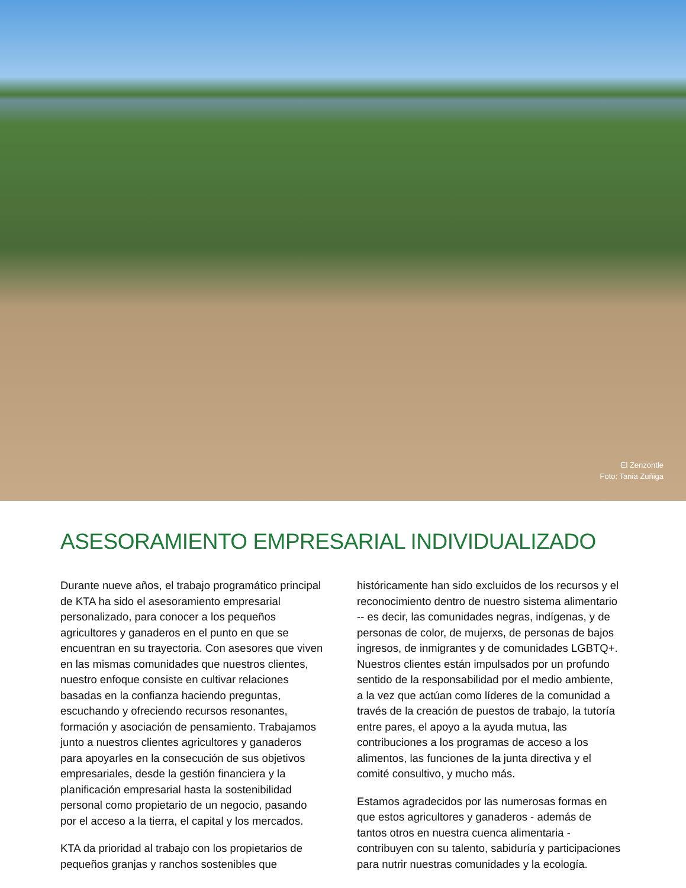El Zenzontle
Foto: Tania Zuñiga
ASESORAMIENTO EMPRESARIAL INDIVIDUALIZADO
Durante nueve años, el trabajo programático principal de KTA ha sido el asesoramiento empresarial personalizado, para conocer a los pequeños agricultores y ganaderos en el punto en que se encuentran en su trayectoria. Con asesores que viven en las mismas comunidades que nuestros clientes, nuestro enfoque consiste en cultivar relaciones basadas en la confianza haciendo preguntas, escuchando y ofreciendo recursos resonantes, formación y asociación de pensamiento. Trabajamos junto a nuestros clientes agricultores y ganaderos para apoyarles en la consecución de sus objetivos empresariales, desde la gestión financiera y la planificación empresarial hasta la sostenibilidad personal como propietario de un negocio, pasando por el acceso a la tierra, el capital y los mercados.
KTA da prioridad al trabajo con los propietarios de pequeños granjas y ranchos sostenibles que
históricamente han sido excluidos de los recursos y el reconocimiento dentro de nuestro sistema alimentario -- es decir, las comunidades negras, indígenas, y de personas de color, de mujerxs, de personas de bajos ingresos, de inmigrantes y de comunidades LGBTQ+. Nuestros clientes están impulsados por un profundo sentido de la responsabilidad por el medio ambiente, a la vez que actúan como líderes de la comunidad a través de la creación de puestos de trabajo, la tutoría entre pares, el apoyo a la ayuda mutua, las contribuciones a los programas de acceso a los alimentos, las funciones de la junta directiva y el comité consultivo, y mucho más.
Estamos agradecidos por las numerosas formas en que estos agricultores y ganaderos - además de tantos otros en nuestra cuenca alimentaria - contribuyen con su talento, sabiduría y participaciones para nutrir nuestras comunidades y la ecología.